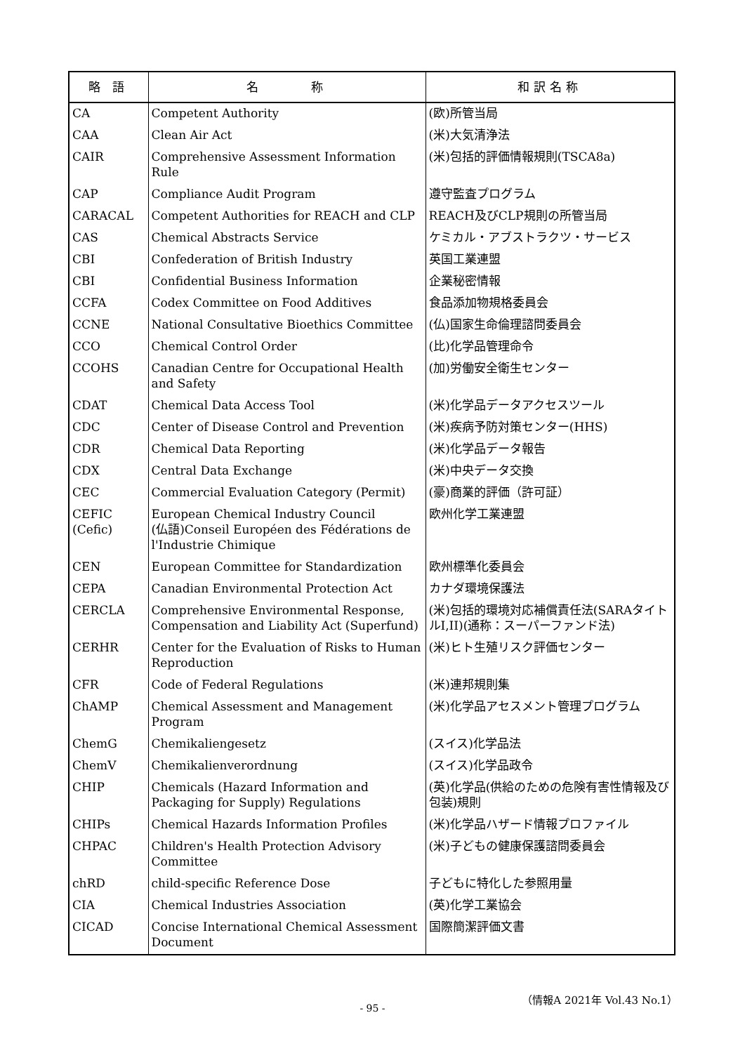| 略 語 | 名 称 | 和訳名称 |
| --- | --- | --- |
| CA | Competent Authority | (欧)所管当局 |
| CAA | Clean Air Act | (米)大気清浄法 |
| CAIR | Comprehensive Assessment Information Rule | (米)包括的評価情報規則(TSCA8a) |
| CAP | Compliance Audit Program | 遵守監査プログラム |
| CARACAL | Competent Authorities for REACH and CLP | REACH及びCLP規則の所管当局 |
| CAS | Chemical Abstracts Service | ケミカル・アブストラクツ・サービス |
| CBI | Confederation of British Industry | 英国工業連盟 |
| CBI | Confidential Business Information | 企業秘密情報 |
| CCFA | Codex Committee on Food Additives | 食品添加物規格委員会 |
| CCNE | National Consultative Bioethics Committee | (仏)国家生命倫理諮問委員会 |
| CCO | Chemical Control Order | (比)化学品管理命令 |
| CCOHS | Canadian Centre for Occupational Health and Safety | (加)労働安全衛生センター |
| CDAT | Chemical Data Access Tool | (米)化学品データアクセスツール |
| CDC | Center of Disease Control and Prevention | (米)疾病予防対策センター(HHS) |
| CDR | Chemical Data Reporting | (米)化学品データ報告 |
| CDX | Central Data Exchange | (米)中央データ交換 |
| CEC | Commercial Evaluation Category (Permit) | (豪)商業的評価（許可証） |
| CEFIC (Cefic) | European Chemical Industry Council (仏語)Conseil Européen des Fédérations de l'Industrie Chimique | 欧州化学工業連盟 |
| CEN | European Committee for Standardization | 欧州標準化委員会 |
| CEPA | Canadian Environmental Protection Act | カナダ環境保護法 |
| CERCLA | Comprehensive Environmental Response, Compensation and Liability Act (Superfund) | (米)包括的環境対応補償責任法(SARAタイトルI,II)(通称：スーパーファンド法) |
| CERHR | Center for the Evaluation of Risks to Human Reproduction | (米)ヒト生殖リスク評価センター |
| CFR | Code of Federal Regulations | (米)連邦規則集 |
| ChAMP | Chemical Assessment and Management Program | (米)化学品アセスメント管理プログラム |
| ChemG | Chemikaliengesetz | (スイス)化学品法 |
| ChemV | Chemikalienverordnung | (スイス)化学品政令 |
| CHIP | Chemicals (Hazard Information and Packaging for Supply) Regulations | (英)化学品(供給のための危険有害性情報及び包装)規則 |
| CHIPs | Chemical Hazards Information Profiles | (米)化学品ハザード情報プロファイル |
| CHPAC | Children's Health Protection Advisory Committee | (米)子どもの健康保護諮問委員会 |
| chRD | child-specific Reference Dose | 子どもに特化した参照用量 |
| CIA | Chemical Industries Association | (英)化学工業協会 |
| CICAD | Concise International Chemical Assessment Document | 国際簡潔評価文書 |
（情報A 2021年 Vol.43 No.1）
- 95 -